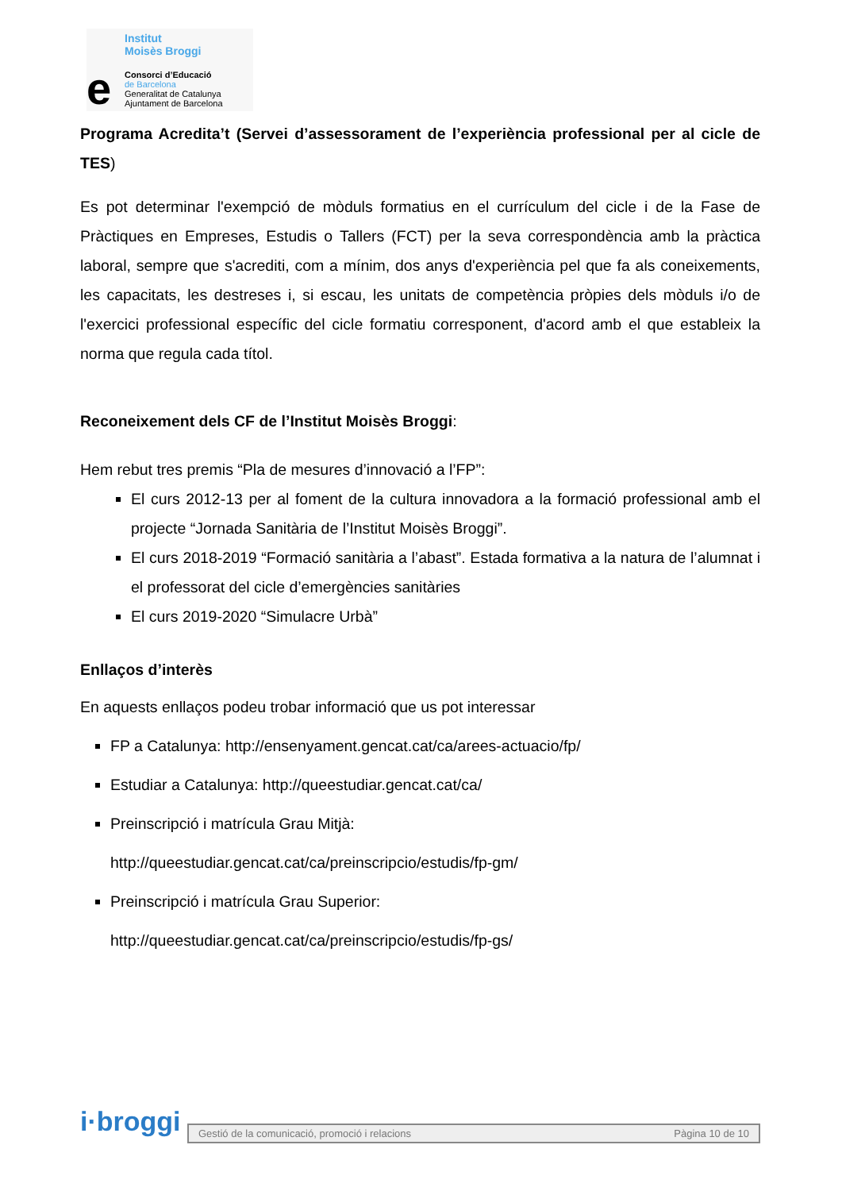Institut
Moisès Broggi
e
Consorci d’Educació
de Barcelona
Generalitat de Catalunya
Ajuntament de Barcelona
Programa Acredita’t (Servei d’assessorament de l’experiència professional per al cicle de TES)
Es pot determinar l'exempció de mòduls formatius en el currículum del cicle i de la Fase de Pràctiques en Empreses, Estudis o Tallers (FCT) per la seva correspondència amb la pràctica laboral, sempre que s'acrediti, com a mínim, dos anys d'experiència pel que fa als coneixements, les capacitats, les destreses i, si escau, les unitats de competència pròpies dels mòduls i/o de l'exercici professional específic del cicle formatiu corresponent, d'acord amb el que estableix la norma que regula cada títol.
Reconeixement dels CF de l’Institut Moisès Broggi:
Hem rebut tres premis “Pla de mesures d’innovació a l’FP”:
El curs 2012-13 per al foment de la cultura innovadora a la formació professional amb el projecte “Jornada Sanitària de l’Institut Moisès Broggi”.
El curs 2018-2019 “Formació sanitària a l’abast”. Estada formativa a la natura de l’alumnat i el professorat del cicle d’emergències sanitàries
El curs 2019-2020 “Simulacre Urbà”
Enllaços d’interès
En aquests enllaços podeu trobar informació que us pot interessar
FP a Catalunya: http://ensenyament.gencat.cat/ca/arees-actuacio/fp/
Estudiar a Catalunya: http://queestudiar.gencat.cat/ca/
Preinscripció i matrícula Grau Mitjà:
http://queestudiar.gencat.cat/ca/preinscripcio/estudis/fp-gm/
Preinscripció i matrícula Grau Superior:
http://queestudiar.gencat.cat/ca/preinscripcio/estudis/fp-gs/
i·broggi
Gestió de la comunicació, promoció i relacions Pàgina 10 de 10